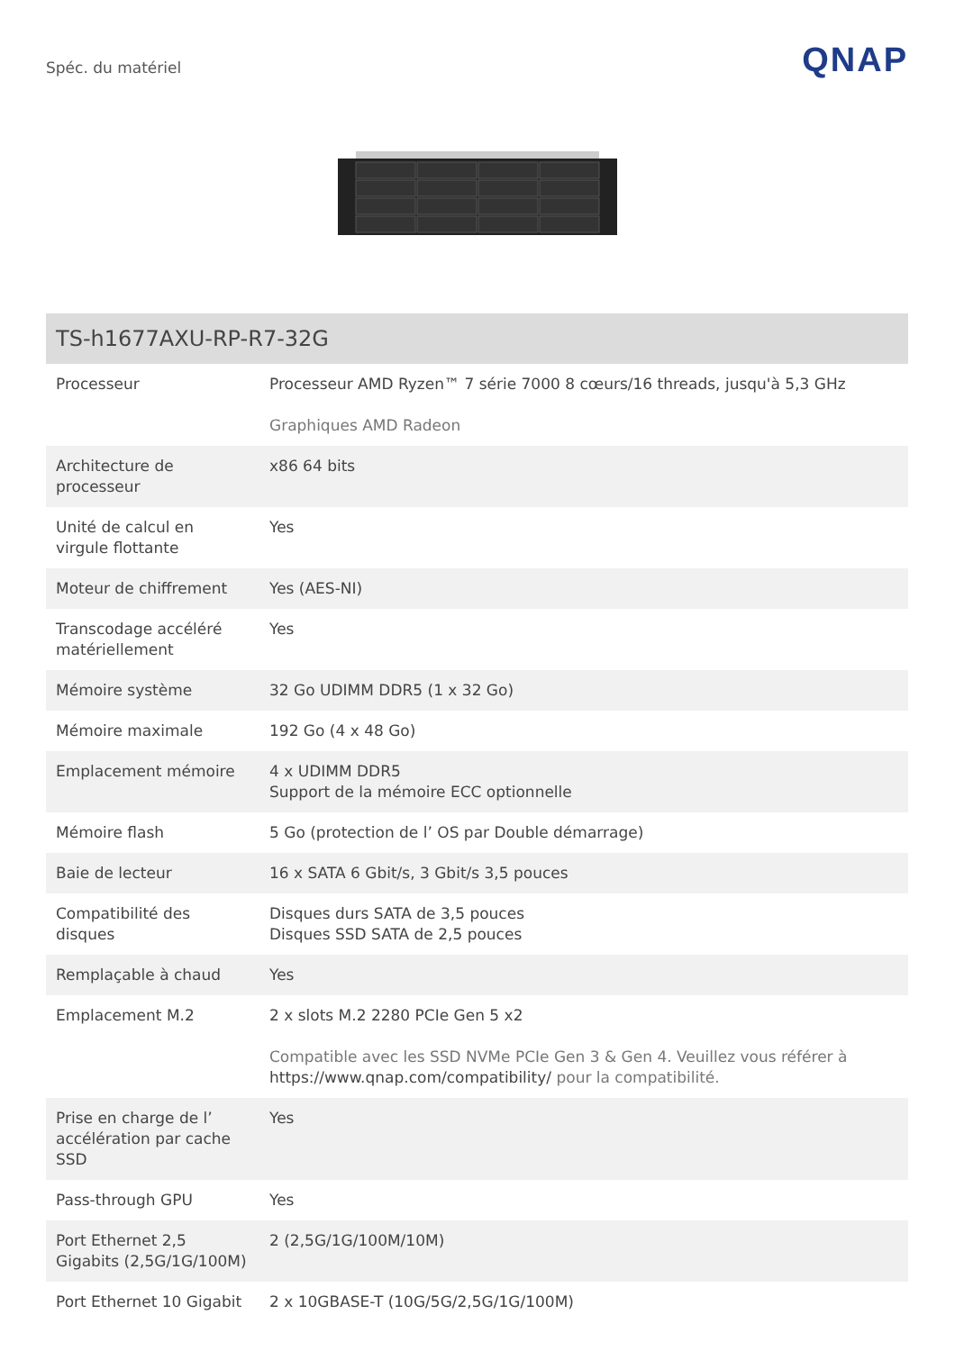Spéc. du matériel
QNAP
| TS-h1677AXU-RP-R7-32G | |
| --- | --- |
| Processeur | Processeur AMD Ryzen™ 7 série 7000 8 cœurs/16 threads, jusqu'à 5,3 GHz Graphiques AMD Radeon |
| Architecture de processeur | x86 64 bits |
| Unité de calcul en virgule flottante | Yes |
| Moteur de chiffrement | Yes (AES-NI) |
| Transcodage accéléré matériellement | Yes |
| Mémoire système | 32 Go UDIMM DDR5 (1 x 32 Go) |
| Mémoire maximale | 192 Go (4 x 48 Go) |
| Emplacement mémoire | 4 x UDIMM DDR5 Support de la mémoire ECC optionnelle |
| Mémoire flash | 5 Go (protection de l’ OS par Double démarrage) |
| Baie de lecteur | 16 x SATA 6 Gbit/s, 3 Gbit/s 3,5 pouces |
| Compatibilité des disques | Disques durs SATA de 3,5 pouces Disques SSD SATA de 2,5 pouces |
| Remplaçable à chaud | Yes |
| Emplacement M.2 | 2 x slots M.2 2280 PCIe Gen 5 x2 Compatible avec les SSD NVMe PCIe Gen 3 & Gen 4. Veuillez vous référer à https://www.qnap.com/compatibility/ pour la compatibilité. |
| Prise en charge de l’ accélération par cache SSD | Yes |
| Pass-through GPU | Yes |
| Port Ethernet 2,5 Gigabits (2,5G/1G/100M) | 2 (2,5G/1G/100M/10M) |
| Port Ethernet 10 Gigabit | 2 x 10GBASE-T (10G/5G/2,5G/1G/100M) |